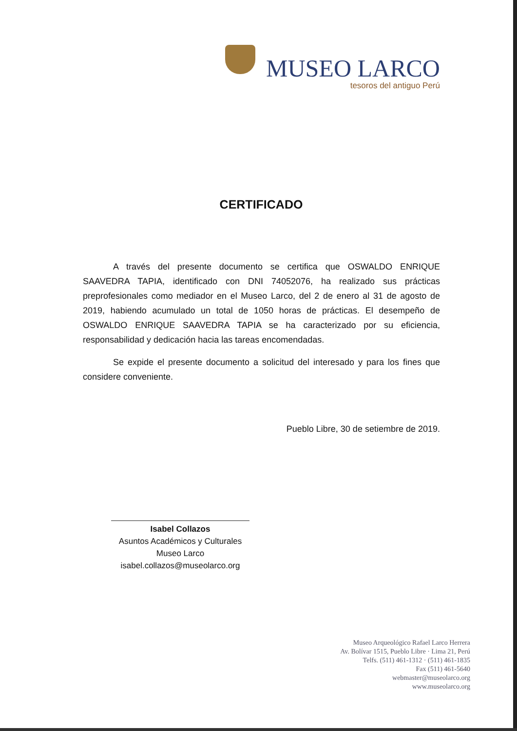MUSEO LARCO
tesoros del antiguo Perú
CERTIFICADO
A través del presente documento se certifica que OSWALDO ENRIQUE SAAVEDRA TAPIA, identificado con DNI 74052076, ha realizado sus prácticas preprofesionales como mediador en el Museo Larco, del 2 de enero al 31 de agosto de 2019, habiendo acumulado un total de 1050 horas de prácticas. El desempeño de OSWALDO ENRIQUE SAAVEDRA TAPIA se ha caracterizado por su eficiencia, responsabilidad y dedicación hacia las tareas encomendadas.
Se expide el presente documento a solicitud del interesado y para los fines que considere conveniente.
Pueblo Libre, 30 de setiembre de 2019.
Isabel Collazos
Asuntos Académicos y Culturales
Museo Larco
isabel.collazos@museolarco.org
Museo Arqueológico Rafael Larco Herrera
Av. Bolívar 1515, Pueblo Libre · Lima 21, Perú
Telfs. (511) 461-1312 · (511) 461-1835
Fax (511) 461-5640
webmaster@museolarco.org
www.museolarco.org